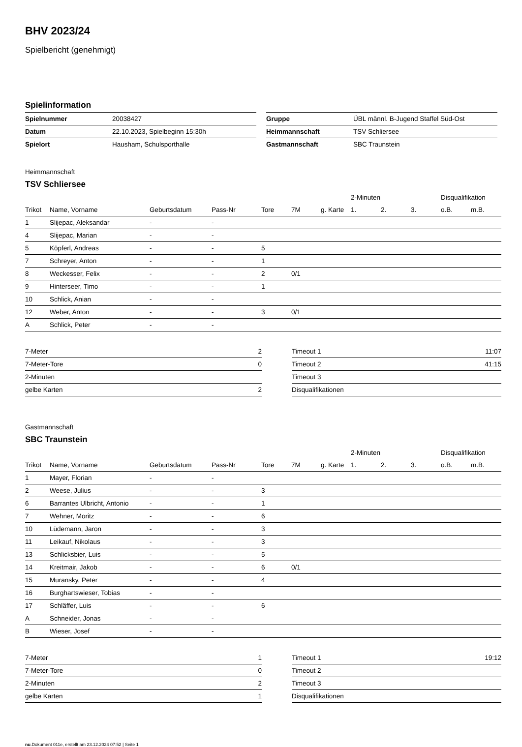BHV 2023/24
Spielbericht (genehmigt)
Spielinformation
| Spielnummer | 20038427 |
| Datum | 22.10.2023, Spielbeginn 15:30h |
| Spielort | Hausham, Schulsporthalle |
| Gruppe | ÜBL männl. B-Jugend Staffel Süd-Ost |
| Heimmannschaft | TSV Schliersee |
| Gastmannschaft | SBC Traunstein |
Heimmannschaft
TSV Schliersee
| | | | | | | | 2-Minuten | | | Disqualifikation | |
| --- | --- | --- | --- | --- | --- | --- | --- | --- | --- | --- | --- |
| Trikot | Name, Vorname | Geburtsdatum | Pass-Nr | Tore | 7M | g. Karte | 1. | 2. | 3. | o.B. | m.B. |
| 1 | Slijepac, Aleksandar | - | - | | | | | | | | |
| 4 | Slijepac, Marian | - | - | | | | | | | | |
| 5 | Köpferl, Andreas | - | - | 5 | | | | | | | |
| 7 | Schreyer, Anton | - | - | 1 | | | | | | | |
| 8 | Weckesser, Felix | - | - | 2 | 0/1 | | | | | | |
| 9 | Hinterseer, Timo | - | - | 1 | | | | | | | |
| 10 | Schlick, Anian | - | - | | | | | | | | |
| 12 | Weber, Anton | - | - | 3 | 0/1 | | | | | | |
| A | Schlick, Peter | - | - | | | | | | | | |
| 7-Meter | 2 |
| 7-Meter-Tore | 0 |
| 2-Minuten | |
| gelbe Karten | 2 |
| Timeout 1 | 11:07 |
| Timeout 2 | 41:15 |
| Timeout 3 | |
| Disqualifikationen | |
Gastmannschaft
SBC Traunstein
| | | | | | | | 2-Minuten | | | Disqualifikation | |
| --- | --- | --- | --- | --- | --- | --- | --- | --- | --- | --- | --- |
| Trikot | Name, Vorname | Geburtsdatum | Pass-Nr | Tore | 7M | g. Karte | 1. | 2. | 3. | o.B. | m.B. |
| 1 | Mayer, Florian | - | - | | | | | | | | |
| 2 | Weese, Julius | - | - | 3 | | | | | | | |
| 6 | Barrantes Ulbricht, Antonio | - | - | 1 | | | | | | | |
| 7 | Wehner, Moritz | - | - | 6 | | | | | | | |
| 10 | Lüdemann, Jaron | - | - | 3 | | | | | | | |
| 11 | Leikauf, Nikolaus | - | - | 3 | | | | | | | |
| 13 | Schlicksbier, Luis | - | - | 5 | | | | | | | |
| 14 | Kreitmair, Jakob | - | - | 6 | 0/1 | | | | | | |
| 15 | Muransky, Peter | - | - | 4 | | | | | | | |
| 16 | Burghartswieser, Tobias | - | - | | | | | | | | |
| 17 | Schläffer, Luis | - | - | 6 | | | | | | | |
| A | Schneider, Jonas | - | - | | | | | | | | |
| B | Wieser, Josef | - | - | | | | | | | | |
| 7-Meter | 1 |
| 7-Meter-Tore | 0 |
| 2-Minuten | 2 |
| gelbe Karten | 1 |
| Timeout 1 | 19:12 |
| Timeout 2 | |
| Timeout 3 | |
| Disqualifikationen | |
nu.Dokument 011e, erstellt am 23.12.2024 07:52 | Seite 1